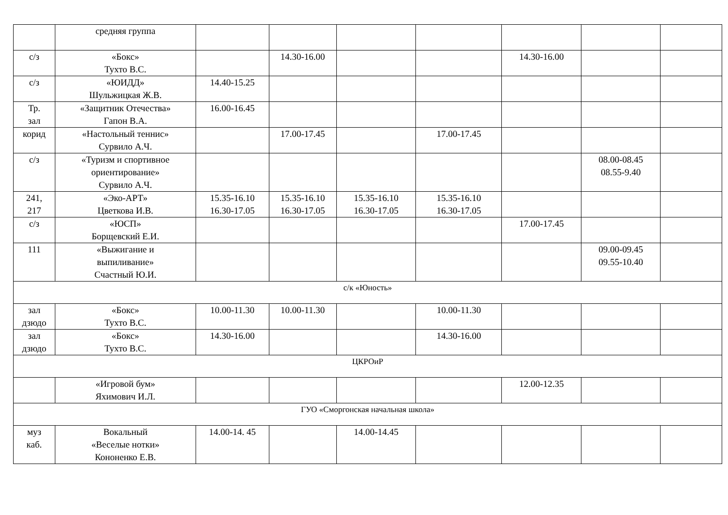| | средняя группа | | | | | | | |
| с/з | «Бокс» Тухто В.С. | | 14.30-16.00 | | | 14.30-16.00 | | |
| с/з | «ЮИДД» Шульжицкая Ж.В. | 14.40-15.25 | | | | | | |
| Тр. зал | «Защитник Отечества» Гапон В.А. | 16.00-16.45 | | | | | | |
| корид | «Настольный теннис» Сурвило А.Ч. | | 17.00-17.45 | | 17.00-17.45 | | | |
| с/з | «Туризм и спортивное ориентирование» Сурвило А.Ч. | | | | | | 08.00-08.45 08.55-9.40 | |
| 241, 217 | «Эко-АРТ» Цветкова И.В. | 15.35-16.10 16.30-17.05 | 15.35-16.10 16.30-17.05 | 15.35-16.10 16.30-17.05 | 15.35-16.10 16.30-17.05 | | | |
| с/з | «ЮСП» Борщевский Е.И. | | | | | 17.00-17.45 | | |
| 111 | «Выжигание и выпиливание» Счастный Ю.И. | | | | | | 09.00-09.45 09.55-10.40 | |
| с/к «Юность» | | | | | | | | |
| зал дзюдо | «Бокс» Тухто В.С. | 10.00-11.30 | 10.00-11.30 | | 10.00-11.30 | | | |
| зал дзюдо | «Бокс» Тухто В.С. | 14.30-16.00 | | | 14.30-16.00 | | | |
| ЦКРОиР | | | | | | | | |
| | «Игровой бум» Яхимович И.Л. | | | | | 12.00-12.35 | | |
| ГУО «Сморгонская начальная школа» | | | | | | | | |
| муз каб. | Вокальный «Веселые нотки» Кононенко Е.В. | 14.00-14. 45 | | 14.00-14.45 | | | | |